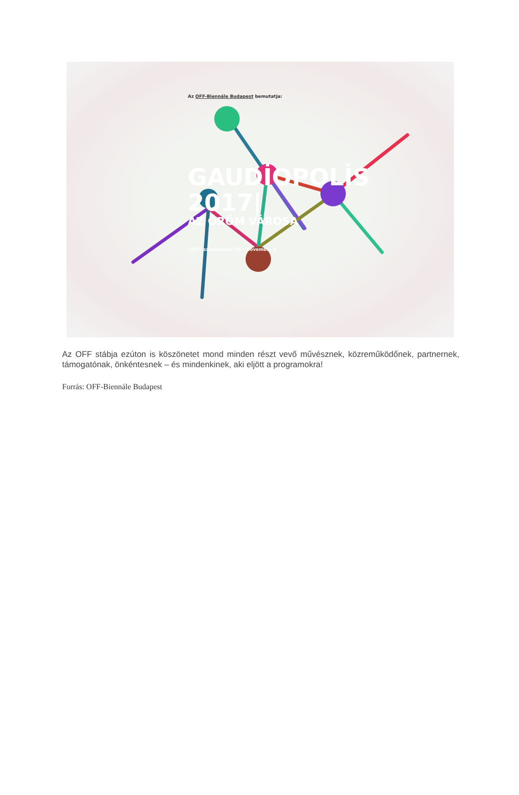Az OFF-Biennále Budapest bemutatja:
GAUDİOPOLİS
2017|
AZ ÖRÖM VÁROSA
2017. szeptember 29. - november 5.
Az OFF stábja ezúton is köszönetet mond minden részt vevő művésznek, közreműködőnek, partnernek, támogatónak, önkéntesnek – és mindenkinek, aki eljött a programokra!
Forrás: OFF-Biennále Budapest